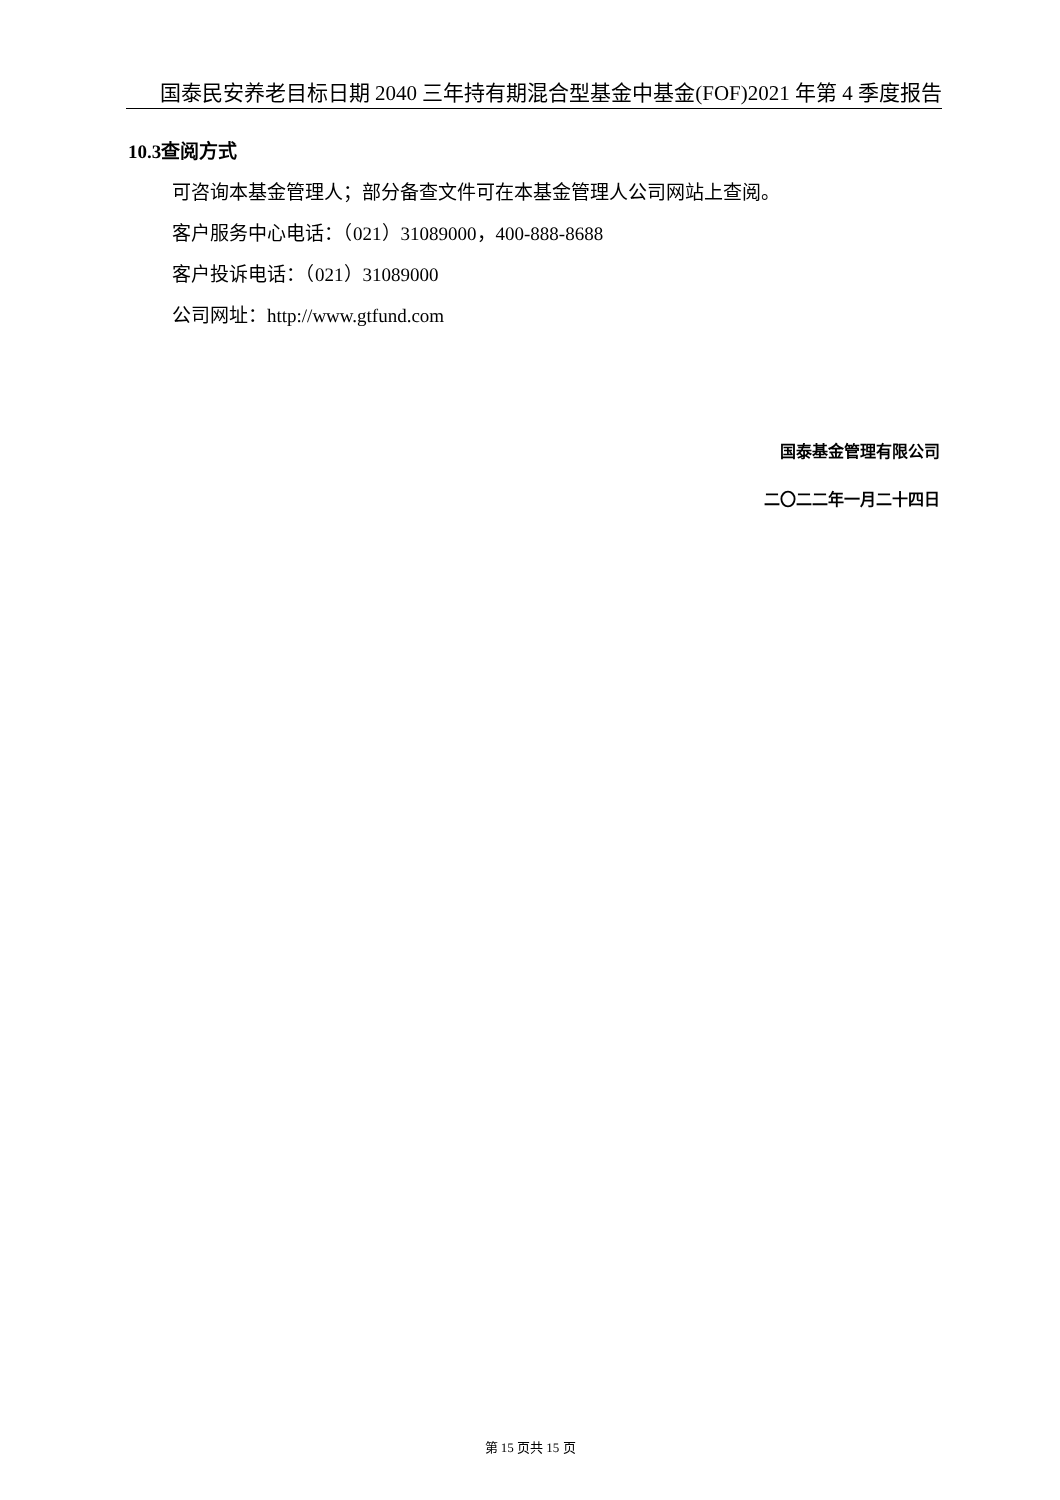国泰民安养老目标日期 2040 三年持有期混合型基金中基金(FOF)2021 年第 4 季度报告
10.3查阅方式
可咨询本基金管理人；部分备查文件可在本基金管理人公司网站上查阅。
客户服务中心电话：（021）31089000，400-888-8688
客户投诉电话：（021）31089000
公司网址：http://www.gtfund.com
国泰基金管理有限公司
二〇二二年一月二十四日
第 15 页共 15 页